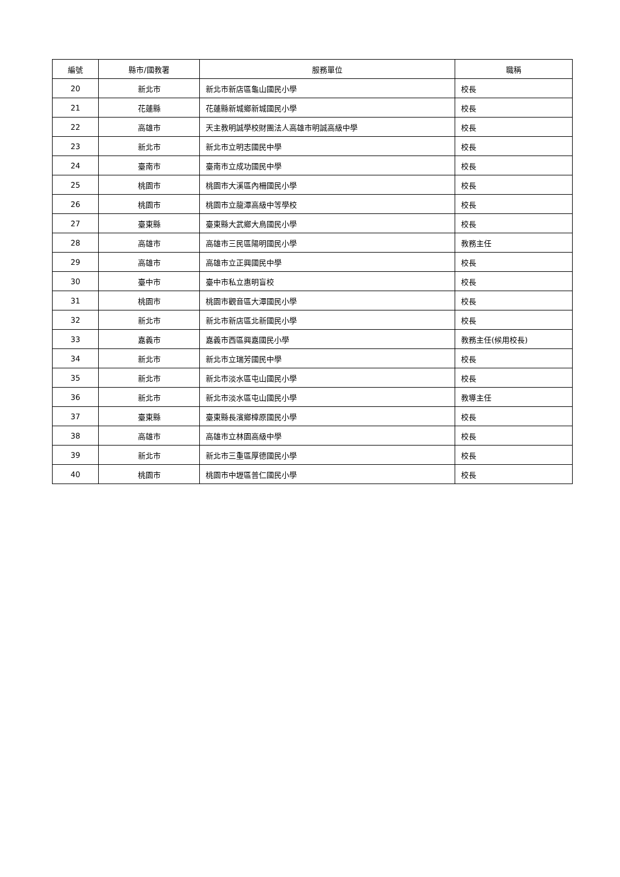| 編號 | 縣市/國教署 | 服務單位 | 職稱 |
| --- | --- | --- | --- |
| 20 | 新北市 | 新北市新店區龜山國民小學 | 校長 |
| 21 | 花蓮縣 | 花蓮縣新城鄉新城國民小學 | 校長 |
| 22 | 高雄市 | 天主教明誠學校財團法人高雄市明誠高級中學 | 校長 |
| 23 | 新北市 | 新北市立明志國民中學 | 校長 |
| 24 | 臺南市 | 臺南市立成功國民中學 | 校長 |
| 25 | 桃園市 | 桃園市大溪區內柵國民小學 | 校長 |
| 26 | 桃園市 | 桃園市立龍潭高級中等學校 | 校長 |
| 27 | 臺東縣 | 臺東縣大武鄉大鳥國民小學 | 校長 |
| 28 | 高雄市 | 高雄市三民區陽明國民小學 | 教務主任 |
| 29 | 高雄市 | 高雄市立正興國民中學 | 校長 |
| 30 | 臺中市 | 臺中市私立惠明盲校 | 校長 |
| 31 | 桃園市 | 桃園市觀音區大潭國民小學 | 校長 |
| 32 | 新北市 | 新北市新店區北新國民小學 | 校長 |
| 33 | 嘉義市 | 嘉義市西區興嘉國民小學 | 教務主任(候用校長) |
| 34 | 新北市 | 新北市立瑞芳國民中學 | 校長 |
| 35 | 新北市 | 新北市淡水區屯山國民小學 | 校長 |
| 36 | 新北市 | 新北市淡水區屯山國民小學 | 教導主任 |
| 37 | 臺東縣 | 臺東縣長濱鄉樟原國民小學 | 校長 |
| 38 | 高雄市 | 高雄市立林園高級中學 | 校長 |
| 39 | 新北市 | 新北市三重區厚德國民小學 | 校長 |
| 40 | 桃園市 | 桃園市中壢區普仁國民小學 | 校長 |